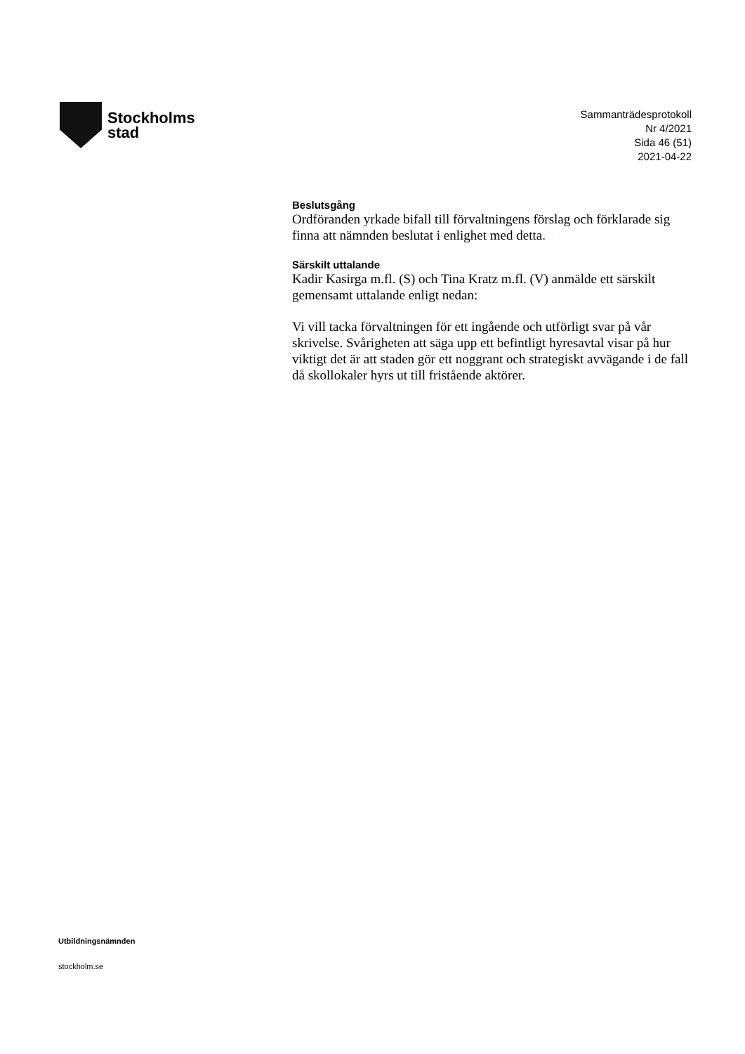Stockholms
stad
Sammanträdesprotokoll
Nr 4/2021
Sida 46 (51)
2021-04-22
Beslutsgång
Ordföranden yrkade bifall till förvaltningens förslag och förklarade sig finna att nämnden beslutat i enlighet med detta.
Särskilt uttalande
Kadir Kasirga m.fl. (S) och Tina Kratz m.fl. (V) anmälde ett särskilt gemensamt uttalande enligt nedan:
Vi vill tacka förvaltningen för ett ingående och utförligt svar på vår skrivelse. Svårigheten att säga upp ett befintligt hyresavtal visar på hur viktigt det är att staden gör ett noggrant och strategiskt avvägande i de fall då skollokaler hyrs ut till fristående aktörer.
Utbildningsnämnden
stockholm.se